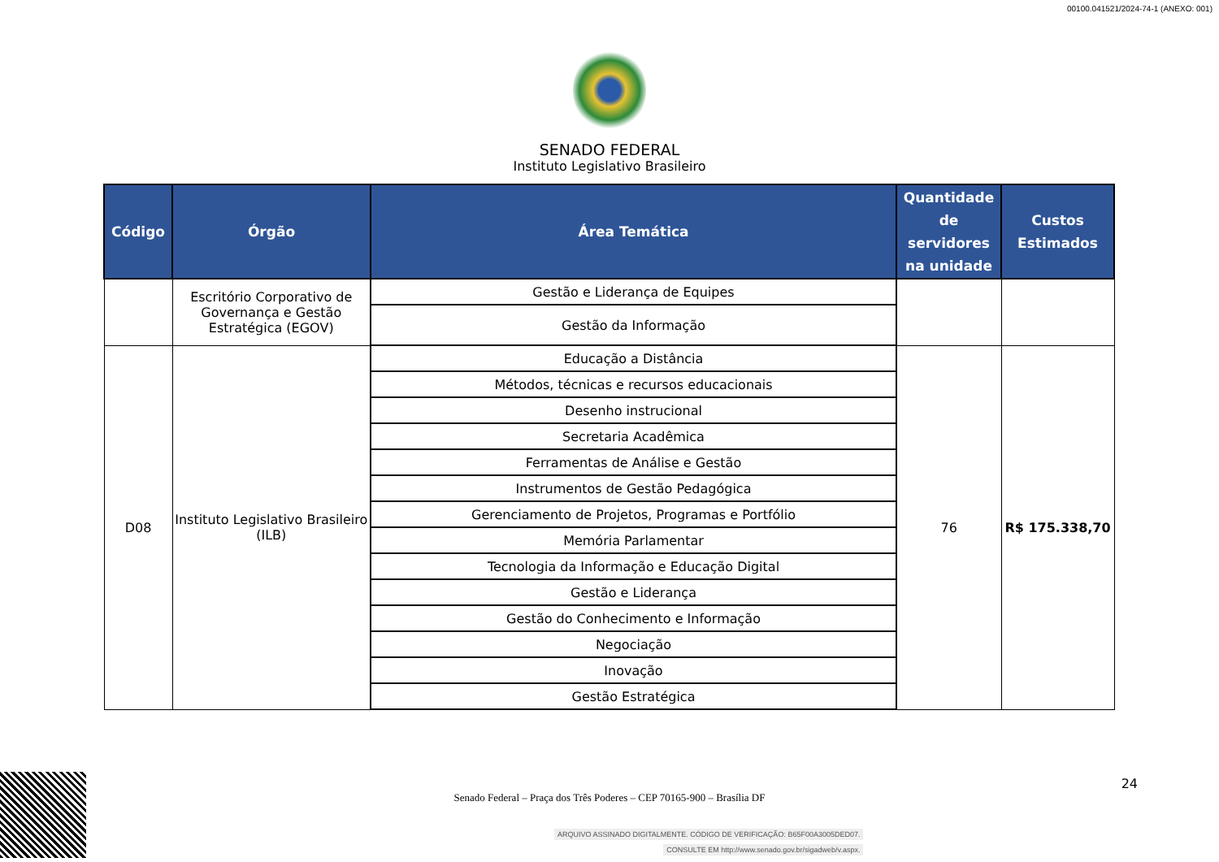00100.041521/2024-74-1 (ANEXO: 001)
SENADO FEDERAL
Instituto Legislativo Brasileiro
| Código | Órgão | Área Temática | Quantidade de servidores na unidade | Custos Estimados |
| --- | --- | --- | --- | --- |
| | Escritório Corporativo de Governança e Gestão Estratégica (EGOV) | Gestão e Liderança de Equipes | | |
| | | Gestão da Informação | | |
| D08 | Instituto Legislativo Brasileiro (ILB) | Educação a Distância | 76 | R$ 175.338,70 |
| | | Métodos, técnicas e recursos educacionais | | |
| | | Desenho instrucional | | |
| | | Secretaria Acadêmica | | |
| | | Ferramentas de Análise e Gestão | | |
| | | Instrumentos de Gestão Pedagógica | | |
| | | Gerenciamento de Projetos, Programas e Portfólio | | |
| | | Memória Parlamentar | | |
| | | Tecnologia da Informação e Educação Digital | | |
| | | Gestão e Liderança | | |
| | | Gestão do Conhecimento e Informação | | |
| | | Negociação | | |
| | | Inovação | | |
| | | Gestão Estratégica | | |
Senado Federal – Praça dos Três Poderes – CEP 70165-900 – Brasília DF
24
ARQUIVO ASSINADO DIGITALMENTE. CÓDIGO DE VERIFICAÇÃO: B65F00A3005DED07.
CONSULTE EM http://www.senado.gov.br/sigadweb/v.aspx.